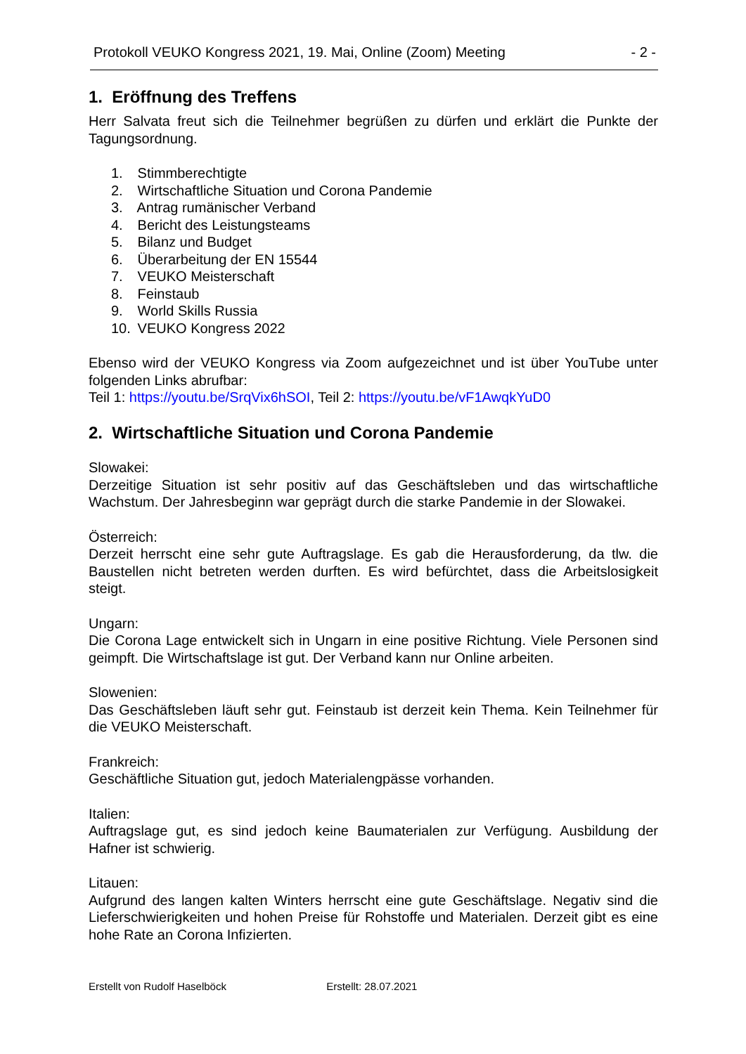Protokoll VEUKO Kongress 2021, 19. Mai, Online (Zoom) Meeting - 2 -
1. Eröffnung des Treffens
Herr Salvata freut sich die Teilnehmer begrüßen zu dürfen und erklärt die Punkte der Tagungsordnung.
1. Stimmberechtigte
2. Wirtschaftliche Situation und Corona Pandemie
3. Antrag rumänischer Verband
4. Bericht des Leistungsteams
5. Bilanz und Budget
6. Überarbeitung der EN 15544
7. VEUKO Meisterschaft
8. Feinstaub
9. World Skills Russia
10. VEUKO Kongress 2022
Ebenso wird der VEUKO Kongress via Zoom aufgezeichnet und ist über YouTube unter folgenden Links abrufbar:
Teil 1: https://youtu.be/SrqVix6hSOI, Teil 2: https://youtu.be/vF1AwqkYuD0
2. Wirtschaftliche Situation und Corona Pandemie
Slowakei:
Derzeitige Situation ist sehr positiv auf das Geschäftsleben und das wirtschaftliche Wachstum. Der Jahresbeginn war geprägt durch die starke Pandemie in der Slowakei.
Österreich:
Derzeit herrscht eine sehr gute Auftragslage. Es gab die Herausforderung, da tlw. die Baustellen nicht betreten werden durften. Es wird befürchtet, dass die Arbeitslosigkeit steigt.
Ungarn:
Die Corona Lage entwickelt sich in Ungarn in eine positive Richtung. Viele Personen sind geimpft. Die Wirtschaftslage ist gut. Der Verband kann nur Online arbeiten.
Slowenien:
Das Geschäftsleben läuft sehr gut. Feinstaub ist derzeit kein Thema. Kein Teilnehmer für die VEUKO Meisterschaft.
Frankreich:
Geschäftliche Situation gut, jedoch Materialengpässe vorhanden.
Italien:
Auftragslage gut, es sind jedoch keine Baumaterialen zur Verfügung. Ausbildung der Hafner ist schwierig.
Litauen:
Aufgrund des langen kalten Winters herrscht eine gute Geschäftslage. Negativ sind die Lieferschwierigkeiten und hohen Preise für Rohstoffe und Materialen. Derzeit gibt es eine hohe Rate an Corona Infizierten.
Erstellt von Rudolf Haselböck Erstellt: 28.07.2021